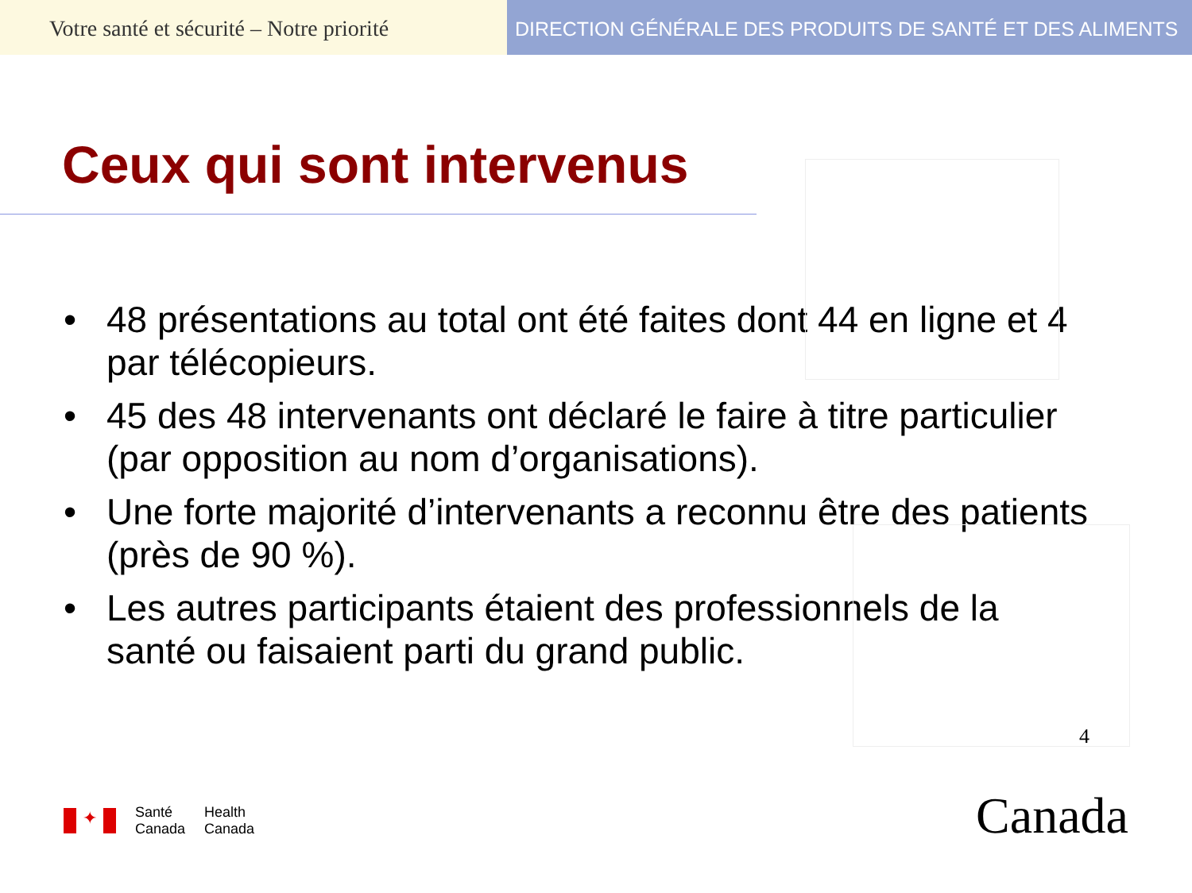Votre santé et sécurité – Notre priorité
DIRECTION GÉNÉRALE DES PRODUITS DE SANTÉ ET DES ALIMENTS
Ceux qui sont intervenus
• 48 présentations au total ont été faites dont 44 en ligne et 4 par télécopieurs.
• 45 des 48 intervenants ont déclaré le faire à titre particulier (par opposition au nom d’organisations).
• Une forte majorité d’intervenants a reconnu être des patients (près de 90 %).
• Les autres participants étaient des professionnels de la santé ou faisaient parti du grand public.
4
✦
Santé
Canada
Health
Canada
Canada